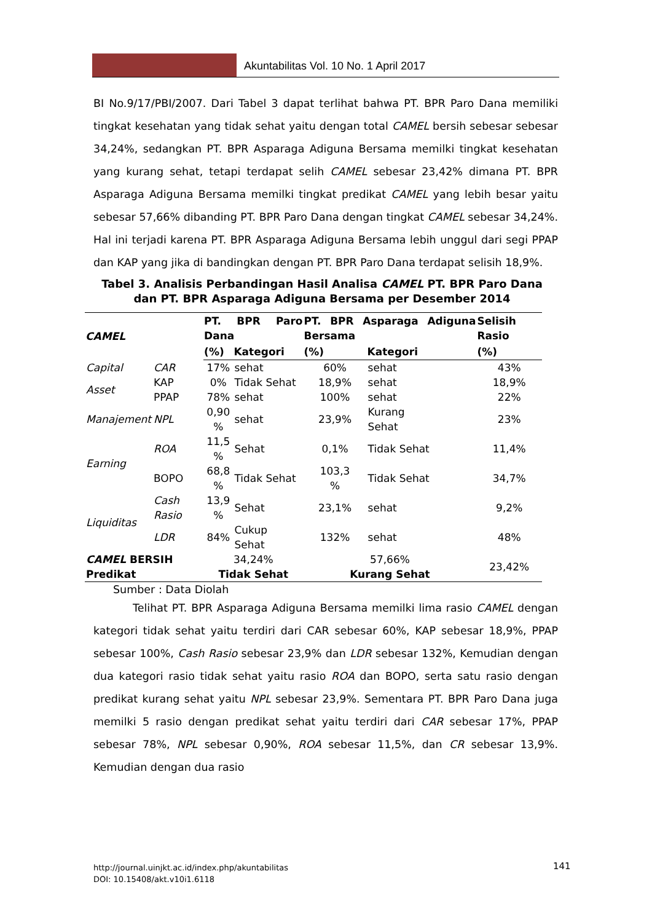Akuntabilitas Vol. 10 No. 1 April 2017
BI No.9/17/PBI/2007. Dari Tabel 3 dapat terlihat bahwa PT. BPR Paro Dana memiliki tingkat kesehatan yang tidak sehat yaitu dengan total CAMEL bersih sebesar sebesar 34,24%, sedangkan PT. BPR Asparaga Adiguna Bersama memilki tingkat kesehatan yang kurang sehat, tetapi terdapat selih CAMEL sebesar 23,42% dimana PT. BPR Asparaga Adiguna Bersama memilki tingkat predikat CAMEL yang lebih besar yaitu sebesar 57,66% dibanding PT. BPR Paro Dana dengan tingkat CAMEL sebesar 34,24%. Hal ini terjadi karena PT. BPR Asparaga Adiguna Bersama lebih unggul dari segi PPAP dan KAP yang jika di bandingkan dengan PT. BPR Paro Dana terdapat selisih 18,9%.
Tabel 3. Analisis Perbandingan Hasil Analisa CAMEL PT. BPR Paro Dana
dan PT. BPR Asparaga Adiguna Bersama per Desember 2014
| CAMEL | | PT. BPR Paro Dana | | PT. BPR Asparaga Adiguna Bersama | | Selisih Rasio |
| --- | --- | --- | --- | --- | --- | --- |
| | | (%) | Kategori | (%) | Kategori | (%) |
| Capital | CAR | 17% | sehat | 60% | sehat | 43% |
| Asset | KAP | 0% | Tidak Sehat | 18,9% | sehat | 18,9% |
| | PPAP | 78% | sehat | 100% | sehat | 22% |
| Manajement | NPL | 0,90 % | sehat | 23,9% | Kurang Sehat | 23% |
| Earning | ROA | 11,5 % | Sehat | 0,1% | Tidak Sehat | 11,4% |
| | BOPO | 68,8 % | Tidak Sehat | 103,3 % | Tidak Sehat | 34,7% |
| Liquiditas | Cash Rasio | 13,9 % | Sehat | 23,1% | sehat | 9,2% |
| | LDR | 84% | Cukup Sehat | 132% | sehat | 48% |
| CAMEL BERSIH | | 34,24% | | 57,66% | | 23,42% |
| Predikat | | Tidak Sehat | | Kurang Sehat | | |
Sumber : Data Diolah
Telihat PT. BPR Asparaga Adiguna Bersama memilki lima rasio CAMEL dengan kategori tidak sehat yaitu terdiri dari CAR sebesar 60%, KAP sebesar 18,9%, PPAP sebesar 100%, Cash Rasio sebesar 23,9% dan LDR sebesar 132%, Kemudian dengan dua kategori rasio tidak sehat yaitu rasio ROA dan BOPO, serta satu rasio dengan predikat kurang sehat yaitu NPL sebesar 23,9%. Sementara PT. BPR Paro Dana juga memilki 5 rasio dengan predikat sehat yaitu terdiri dari CAR sebesar 17%, PPAP sebesar 78%, NPL sebesar 0,90%, ROA sebesar 11,5%, dan CR sebesar 13,9%. Kemudian dengan dua rasio
http://journal.uinjkt.ac.id/index.php/akuntabilitas
DOI: 10.15408/akt.v10i1.6118
141